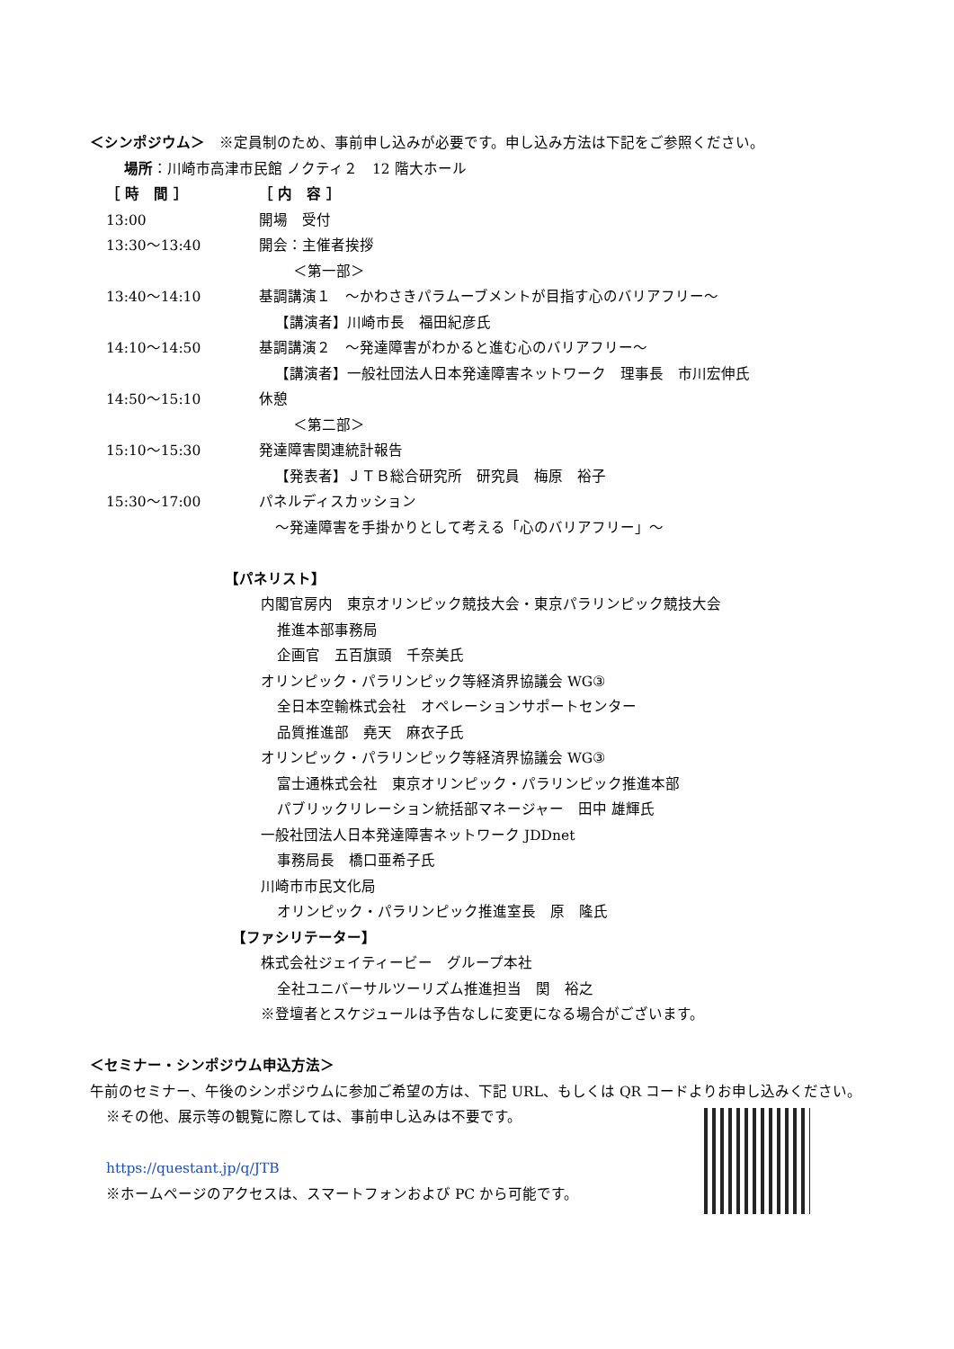＜シンポジウム＞　※定員制のため、事前申し込みが必要です。申し込み方法は下記をご参照ください。
場所：川崎市高津市民館 ノクティ２　12 階大ホール
| ［ 時 間 ］ | ［ 内 容 ］ |
| 13:00 | 開場 受付 |
| 13:30～13:40 | 開会：主催者挨拶 |
| | ＜第一部＞ |
| 13:40～14:10 | 基調講演１ ～かわさきパラムーブメントが目指す心のバリアフリー～ 【講演者】川崎市長 福田紀彦氏 |
| 14:10～14:50 | 基調講演２ ～発達障害がわかると進む心のバリアフリー～ 【講演者】一般社団法人日本発達障害ネットワーク 理事長 市川宏伸氏 |
| 14:50～15:10 | 休憩 |
| | ＜第二部＞ |
| 15:10～15:30 | 発達障害関連統計報告 【発表者】ＪＴＢ総合研究所 研究員 梅原 裕子 |
| 15:30～17:00 | パネルディスカッション ～発達障害を手掛かりとして考える「心のバリアフリー」～ |
【パネリスト】
内閣官房内　東京オリンピック競技大会・東京パラリンピック競技大会
推進本部事務局
企画官　五百旗頭　千奈美氏
オリンピック・パラリンピック等経済界協議会 WG③
全日本空輸株式会社　オペレーションサポートセンター
品質推進部　堯天　麻衣子氏
オリンピック・パラリンピック等経済界協議会 WG③
富士通株式会社　東京オリンピック・パラリンピック推進本部
パブリックリレーション統括部マネージャー　田中 雄輝氏
一般社団法人日本発達障害ネットワーク JDDnet
事務局長　橋口亜希子氏
川崎市市民文化局
オリンピック・パラリンピック推進室長　原　隆氏
【ファシリテーター】
株式会社ジェイティービー　グループ本社
全社ユニバーサルツーリズム推進担当　関　裕之
※登壇者とスケジュールは予告なしに変更になる場合がございます。
＜セミナー・シンポジウム申込方法＞
午前のセミナー、午後のシンポジウムに参加ご希望の方は、下記 URL、もしくは QR コードよりお申し込みください。
※その他、展示等の観覧に際しては、事前申し込みは不要です。
https://questant.jp/q/JTB
※ホームページのアクセスは、スマートフォンおよび PC から可能です。